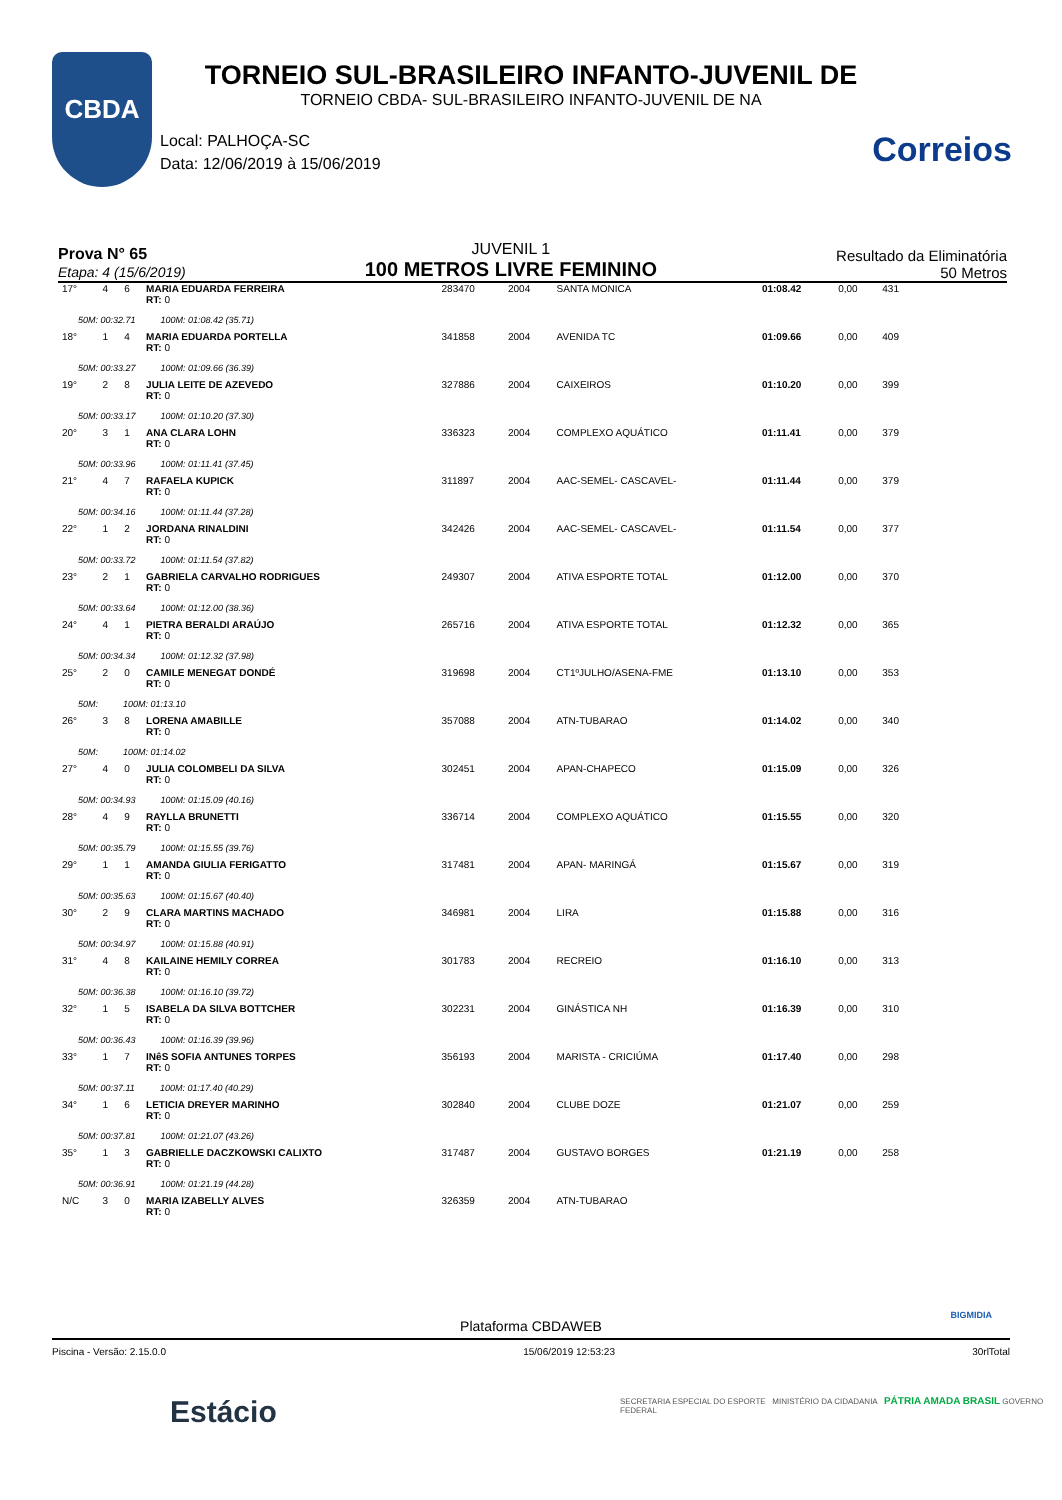CBDA
Correios
TORNEIO SUL-BRASILEIRO INFANTO-JUVENIL DE
TORNEIO CBDA- SUL-BRASILEIRO INFANTO-JUVENIL DE NA
Local: PALHOÇA-SC
Data: 12/06/2019 à 15/06/2019
Prova N° 65
Etapa: 4 (15/6/2019)
JUVENIL 1
100 METROS LIVRE FEMININO
Resultado da Eliminatória
50 Metros
| 17° | 4 | 6 | MARIA EDUARDA FERREIRA RT: 0 | 283470 | 2004 | SANTA MONICA | 01:08.42 | 0,00 | 431 |
| 50M: 00:32.71 100M: 01:08.42 (35.71) | | | | | | | | | |
| 18° | 1 | 4 | MARIA EDUARDA PORTELLA RT: 0 | 341858 | 2004 | AVENIDA TC | 01:09.66 | 0,00 | 409 |
| 50M: 00:33.27 100M: 01:09.66 (36.39) | | | | | | | | | |
| 19° | 2 | 8 | JULIA LEITE DE AZEVEDO RT: 0 | 327886 | 2004 | CAIXEIROS | 01:10.20 | 0,00 | 399 |
| 50M: 00:33.17 100M: 01:10.20 (37.30) | | | | | | | | | |
| 20° | 3 | 1 | ANA CLARA LOHN RT: 0 | 336323 | 2004 | COMPLEXO AQUÁTICO | 01:11.41 | 0,00 | 379 |
| 50M: 00:33.96 100M: 01:11.41 (37.45) | | | | | | | | | |
| 21° | 4 | 7 | RAFAELA KUPICK RT: 0 | 311897 | 2004 | AAC-SEMEL- CASCAVEL- | 01:11.44 | 0,00 | 379 |
| 50M: 00:34.16 100M: 01:11.44 (37.28) | | | | | | | | | |
| 22° | 1 | 2 | JORDANA RINALDINI RT: 0 | 342426 | 2004 | AAC-SEMEL- CASCAVEL- | 01:11.54 | 0,00 | 377 |
| 50M: 00:33.72 100M: 01:11.54 (37.82) | | | | | | | | | |
| 23° | 2 | 1 | GABRIELA CARVALHO RODRIGUES RT: 0 | 249307 | 2004 | ATIVA ESPORTE TOTAL | 01:12.00 | 0,00 | 370 |
| 50M: 00:33.64 100M: 01:12.00 (38.36) | | | | | | | | | |
| 24° | 4 | 1 | PIETRA BERALDI ARAÚJO RT: 0 | 265716 | 2004 | ATIVA ESPORTE TOTAL | 01:12.32 | 0,00 | 365 |
| 50M: 00:34.34 100M: 01:12.32 (37.98) | | | | | | | | | |
| 25° | 2 | 0 | CAMILE MENEGAT DONDÉ RT: 0 | 319698 | 2004 | CT1ºJULHO/ASENA-FME | 01:13.10 | 0,00 | 353 |
| 50M: 100M: 01:13.10 | | | | | | | | | |
| 26° | 3 | 8 | LORENA AMABILLE RT: 0 | 357088 | 2004 | ATN-TUBARAO | 01:14.02 | 0,00 | 340 |
| 50M: 100M: 01:14.02 | | | | | | | | | |
| 27° | 4 | 0 | JULIA COLOMBELI DA SILVA RT: 0 | 302451 | 2004 | APAN-CHAPECO | 01:15.09 | 0,00 | 326 |
| 50M: 00:34.93 100M: 01:15.09 (40.16) | | | | | | | | | |
| 28° | 4 | 9 | RAYLLA BRUNETTI RT: 0 | 336714 | 2004 | COMPLEXO AQUÁTICO | 01:15.55 | 0,00 | 320 |
| 50M: 00:35.79 100M: 01:15.55 (39.76) | | | | | | | | | |
| 29° | 1 | 1 | AMANDA GIULIA FERIGATTO RT: 0 | 317481 | 2004 | APAN- MARINGÁ | 01:15.67 | 0,00 | 319 |
| 50M: 00:35.63 100M: 01:15.67 (40.40) | | | | | | | | | |
| 30° | 2 | 9 | CLARA MARTINS MACHADO RT: 0 | 346981 | 2004 | LIRA | 01:15.88 | 0,00 | 316 |
| 50M: 00:34.97 100M: 01:15.88 (40.91) | | | | | | | | | |
| 31° | 4 | 8 | KAILAINE HEMILY CORREA RT: 0 | 301783 | 2004 | RECREIO | 01:16.10 | 0,00 | 313 |
| 50M: 00:36.38 100M: 01:16.10 (39.72) | | | | | | | | | |
| 32° | 1 | 5 | ISABELA DA SILVA BOTTCHER RT: 0 | 302231 | 2004 | GINÁSTICA NH | 01:16.39 | 0,00 | 310 |
| 50M: 00:36.43 100M: 01:16.39 (39.96) | | | | | | | | | |
| 33° | 1 | 7 | INêS SOFIA ANTUNES TORPES RT: 0 | 356193 | 2004 | MARISTA - CRICIÚMA | 01:17.40 | 0,00 | 298 |
| 50M: 00:37.11 100M: 01:17.40 (40.29) | | | | | | | | | |
| 34° | 1 | 6 | LETICIA DREYER MARINHO RT: 0 | 302840 | 2004 | CLUBE DOZE | 01:21.07 | 0,00 | 259 |
| 50M: 00:37.81 100M: 01:21.07 (43.26) | | | | | | | | | |
| 35° | 1 | 3 | GABRIELLE DACZKOWSKI CALIXTO RT: 0 | 317487 | 2004 | GUSTAVO BORGES | 01:21.19 | 0,00 | 258 |
| 50M: 00:36.91 100M: 01:21.19 (44.28) | | | | | | | | | |
| N/C | 3 | 0 | MARIA IZABELLY ALVES RT: 0 | 326359 | 2004 | ATN-TUBARAO | | | |
Plataforma CBDAWEB
BIGMIDIA
Piscina - Versão: 2.15.0.0 15/06/2019 12:53:23 30rlTotal
Estácio
SECRETARIA ESPECIAL DO ESPORTE MINISTÉRIO DA CIDADANIA PÁTRIA AMADA BRASIL GOVERNO FEDERAL